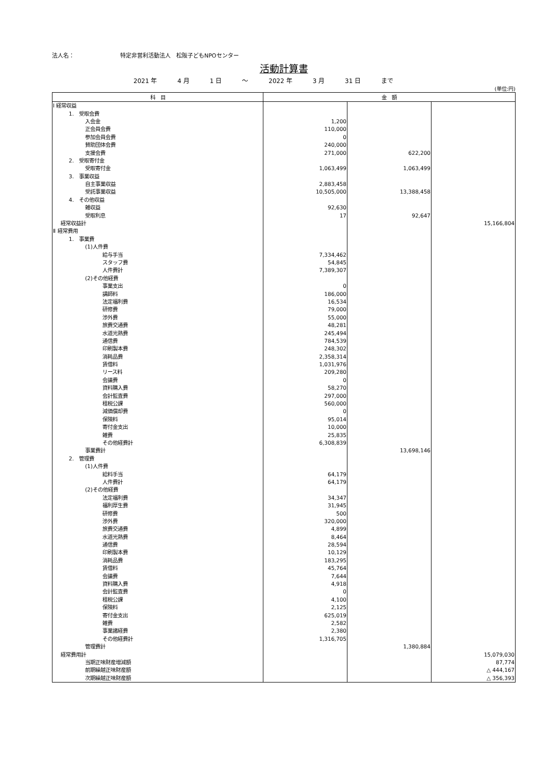法人名： 特定非営利活動法人　松阪子どもNPOセンター
活動計算書
2021 年 4 月 1 日 ～ 2022 年 3 月 31 日 まで
(単位:円)
| 科 目 | 金 額 | | |
| --- | --- | --- | --- |
| Ⅰ 経常収益 | | | |
| 1. 受取会費 | | | |
| 入会金 | 1,200 | | |
| 正会員会費 | 110,000 | | |
| 参加会員会費 | 0 | | |
| 賛助団体会費 | 240,000 | | |
| 支援会費 | 271,000 | 622,200 | |
| 2. 受取寄付金 | | | |
| 受取寄付金 | 1,063,499 | 1,063,499 | |
| 3. 事業収益 | | | |
| 自主事業収益 | 2,883,458 | | |
| 受託事業収益 | 10,505,000 | 13,388,458 | |
| 4. その他収益 | | | |
| 雑収益 | 92,630 | | |
| 受取利息 | 17 | 92,647 | |
| 経常収益計 | | | 15,166,804 |
| Ⅱ 経常費用 | | | |
| 1. 事業費 | | | |
| (1)人件費 | | | |
| 給与手当 | 7,334,462 | | |
| スタッフ費 | 54,845 | | |
| 人件費計 | 7,389,307 | | |
| (2)その他経費 | | | |
| 事業支出 | 0 | | |
| 講師料 | 186,000 | | |
| 法定福利費 | 16,534 | | |
| 研修費 | 79,000 | | |
| 渉外費 | 55,000 | | |
| 旅費交通費 | 48,281 | | |
| 水道光熱費 | 245,494 | | |
| 通信費 | 784,539 | | |
| 印刷製本費 | 248,302 | | |
| 消耗品費 | 2,358,314 | | |
| 賃借料 | 1,031,976 | | |
| リース料 | 209,280 | | |
| 会議費 | 0 | | |
| 資料購入費 | 58,270 | | |
| 会計監査費 | 297,000 | | |
| 租税公課 | 560,000 | | |
| 減価償却費 | 0 | | |
| 保険料 | 95,014 | | |
| 寄付金支出 | 10,000 | | |
| 雑費 | 25,835 | | |
| その他経費計 | 6,308,839 | | |
| 事業費計 | | 13,698,146 | |
| 2. 管理費 | | | |
| (1)人件費 | | | |
| 給料手当 | 64,179 | | |
| 人件費計 | 64,179 | | |
| (2)その他経費 | | | |
| 法定福利費 | 34,347 | | |
| 福利厚生費 | 31,945 | | |
| 研修費 | 500 | | |
| 渉外費 | 320,000 | | |
| 旅費交通費 | 4,899 | | |
| 水道光熱費 | 8,464 | | |
| 通信費 | 28,594 | | |
| 印刷製本費 | 10,129 | | |
| 消耗品費 | 183,295 | | |
| 賃借料 | 45,764 | | |
| 会議費 | 7,644 | | |
| 資料購入費 | 4,918 | | |
| 会計監査費 | 0 | | |
| 租税公課 | 4,100 | | |
| 保険料 | 2,125 | | |
| 寄付金支出 | 625,019 | | |
| 雑費 | 2,582 | | |
| 事業諸経費 | 2,380 | | |
| その他経費計 | 1,316,705 | | |
| 管理費計 | | 1,380,884 | |
| 経常費用計 | | | 15,079,030 |
| 当期正味財産増減額 | | | 87,774 |
| 前期繰越正味財産額 | | | △ 444,167 |
| 次期繰越正味財産額 | | | △ 356,393 |